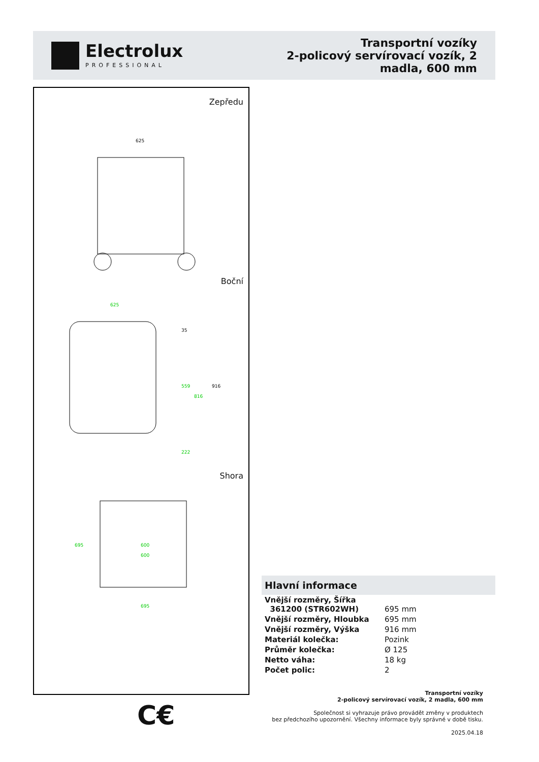Electrolux
PROFESSIONAL
Transportní vozíky
2-policový servírovací vozík, 2
madla, 600 mm
Zepředu
625
Boční
625
35
559
816
916
222
Shora
695
600
600
695
C€
Hlavní informace
| Vnější rozměry, Šířka 361200 (STR602WH) | 695 mm |
| Vnější rozměry, Hloubka | 695 mm |
| Vnější rozměry, Výška | 916 mm |
| Materiál kolečka: | Pozink |
| Průměr kolečka: | Ø 125 |
| Netto váha: | 18 kg |
| Počet polic: | 2 |
Transportní vozíky
2-policový servírovací vozík, 2 madla, 600 mm
Společnost si vyhrazuje právo provádět změny v produktech
bez předchozího upozornění. Všechny informace byly správné v době tisku.
2025.04.18